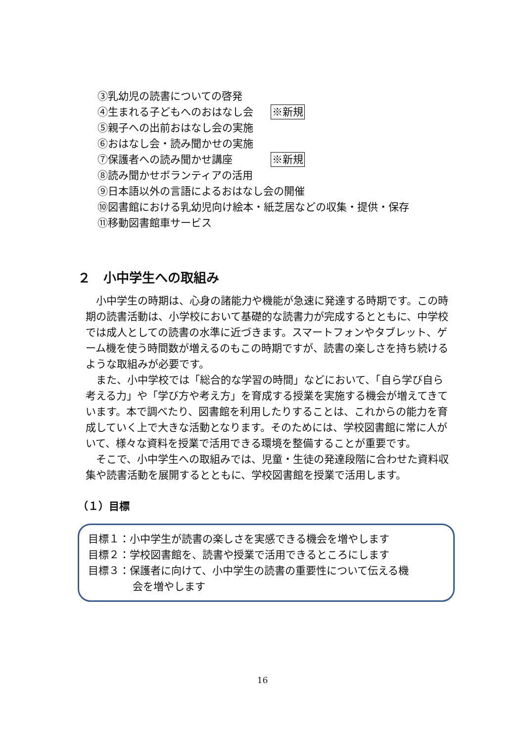③乳幼児の読書についての啓発
④生まれる子どもへのおはなし会 ※新規
⑤親子への出前おはなし会の実施
⑥おはなし会・読み聞かせの実施
⑦保護者への読み聞かせ講座 ※新規
⑧読み聞かせボランティアの活用
⑨日本語以外の言語によるおはなし会の開催
⑩図書館における乳幼児向け絵本・紙芝居などの収集・提供・保存
⑪移動図書館車サービス
２　小中学生への取組み
小中学生の時期は、心身の諸能力や機能が急速に発達する時期です。この時期の読書活動は、小学校において基礎的な読書力が完成するとともに、中学校では成人としての読書の水準に近づきます。スマートフォンやタブレット、ゲーム機を使う時間数が増えるのもこの時期ですが、読書の楽しさを持ち続けるような取組みが必要です。
また、小中学校では「総合的な学習の時間」などにおいて、「自ら学び自ら考える力」や「学び方や考え方」を育成する授業を実施する機会が増えてきています。本で調べたり、図書館を利用したりすることは、これからの能力を育成していく上で大きな活動となります。そのためには、学校図書館に常に人がいて、様々な資料を授業で活用できる環境を整備することが重要です。
そこで、小中学生への取組みでは、児童・生徒の発達段階に合わせた資料収集や読書活動を展開するとともに、学校図書館を授業で活用します。
（１）目標
目標１：小中学生が読書の楽しさを実感できる機会を増やします
目標２：学校図書館を、読書や授業で活用できるところにします
目標３：保護者に向けて、小中学生の読書の重要性について伝える機
会を増やします
16